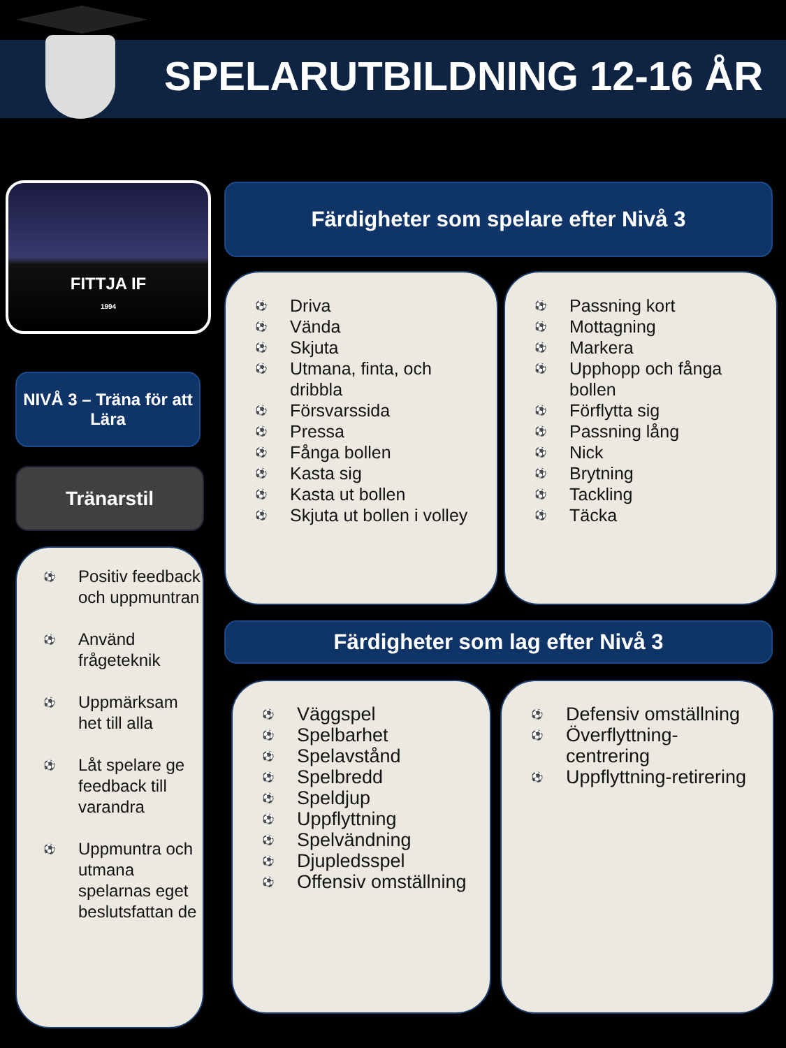SPELARUTBILDNING 12-16 ÅR
FITTJA IF
1994
NIVÅ 3 – Träna för att Lära
Tränarstil
Positiv feedback och uppmuntran
Använd frågeteknik
Uppmärksam het till alla
Låt spelare ge feedback till varandra
Uppmuntra och utmana spelarnas eget beslutsfattan de
Färdigheter som spelare efter Nivå 3
Driva
Vända
Skjuta
Utmana, finta, och dribbla
Försvarssida
Pressa
Fånga bollen
Kasta sig
Kasta ut bollen
Skjuta ut bollen i volley
Passning kort
Mottagning
Markera
Upphopp och fånga bollen
Förflytta sig
Passning lång
Nick
Brytning
Tackling
Täcka
Färdigheter som lag efter Nivå 3
Väggspel
Spelbarhet
Spelavstånd
Spelbredd
Speldjup
Uppflyttning
Spelvändning
Djupledsspel
Offensiv omställning
Defensiv omställning
Överflyttning-centrering
Uppflyttning-retirering